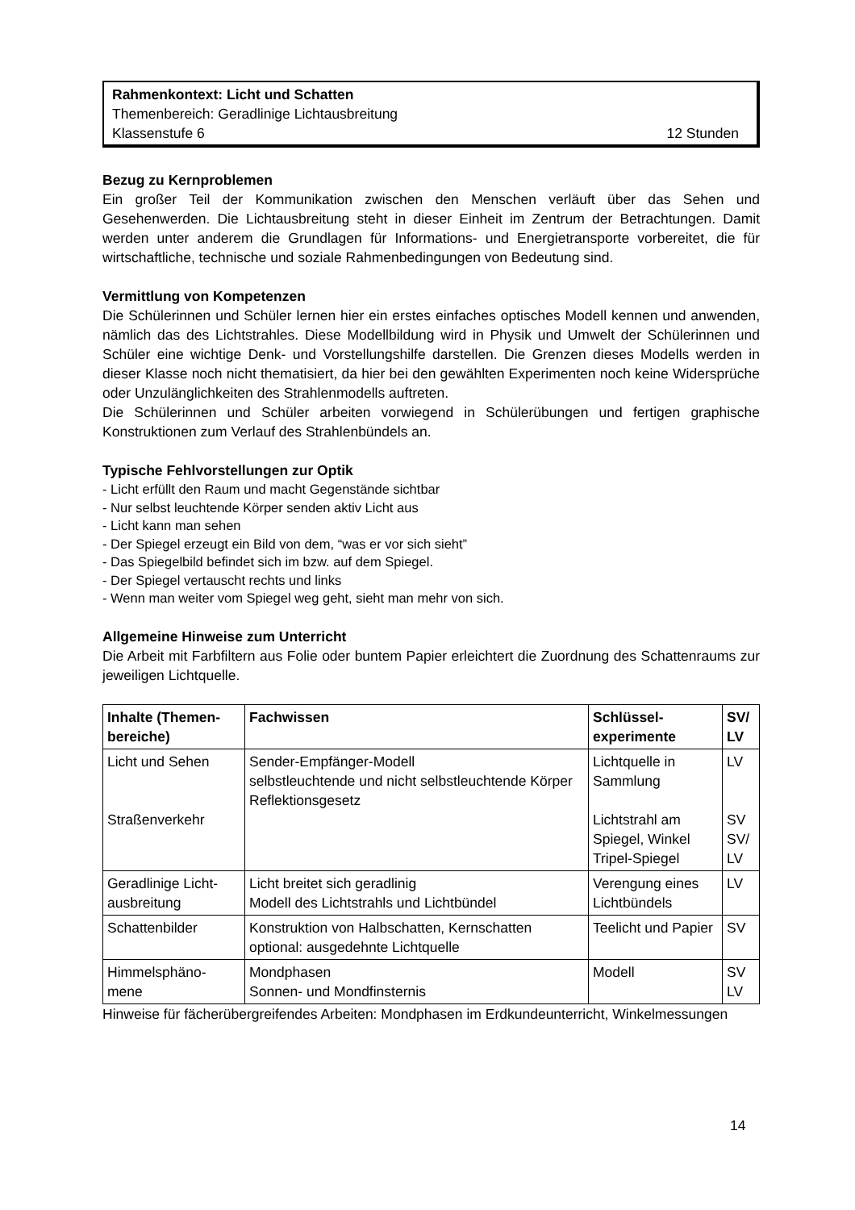Rahmenkontext: Licht und Schatten
Themenbereich: Geradlinige Lichtausbreitung
Klassenstufe 6 12 Stunden
Bezug zu Kernproblemen
Ein großer Teil der Kommunikation zwischen den Menschen verläuft über das Sehen und Gesehenwerden. Die Lichtausbreitung steht in dieser Einheit im Zentrum der Betrachtungen. Damit werden unter anderem die Grundlagen für Informations- und Energietransporte vorbereitet, die für wirtschaftliche, technische und soziale Rahmenbedingungen von Bedeutung sind.
Vermittlung von Kompetenzen
Die Schülerinnen und Schüler lernen hier ein erstes einfaches optisches Modell kennen und anwenden, nämlich das des Lichtstrahles. Diese Modellbildung wird in Physik und Umwelt der Schülerinnen und Schüler eine wichtige Denk- und Vorstellungshilfe darstellen. Die Grenzen dieses Modells werden in dieser Klasse noch nicht thematisiert, da hier bei den gewählten Experimenten noch keine Widersprüche oder Unzulänglichkeiten des Strahlenmodells auftreten.
Die Schülerinnen und Schüler arbeiten vorwiegend in Schülerübungen und fertigen graphische Konstruktionen zum Verlauf des Strahlenbündels an.
Typische Fehlvorstellungen zur Optik
- Licht erfüllt den Raum und macht Gegenstände sichtbar
- Nur selbst leuchtende Körper senden aktiv Licht aus
- Licht kann man sehen
- Der Spiegel erzeugt ein Bild von dem, “was er vor sich sieht”
- Das Spiegelbild befindet sich im bzw. auf dem Spiegel.
- Der Spiegel vertauscht rechts und links
- Wenn man weiter vom Spiegel weg geht, sieht man mehr von sich.
Allgemeine Hinweise zum Unterricht
Die Arbeit mit Farbfiltern aus Folie oder buntem Papier erleichtert die Zuordnung des Schattenraums zur jeweiligen Lichtquelle.
| Inhalte (Themen-bereiche) | Fachwissen | Schlüssel-experimente | SV/ LV |
| --- | --- | --- | --- |
| Licht und Sehen Straßenverkehr | Sender-Empfänger-Modell selbstleuchtende und nicht selbstleuchtende Körper Reflektionsgesetz | Lichtquelle in Sammlung Lichtstrahl am Spiegel, Winkel Tripel-Spiegel | LV SV SV/ LV |
| Geradlinige Licht-ausbreitung | Licht breitet sich geradlinig Modell des Lichtstrahls und Lichtbündel | Verengung eines Lichtbündels | LV |
| Schattenbilder | Konstruktion von Halbschatten, Kernschatten optional: ausgedehnte Lichtquelle | Teelicht und Papier | SV |
| Himmelsphäno-mene | Mondphasen Sonnen- und Mondfinsternis | Modell | SV LV |
Hinweise für fächerübergreifendes Arbeiten: Mondphasen im Erdkundeunterricht, Winkelmessungen
14